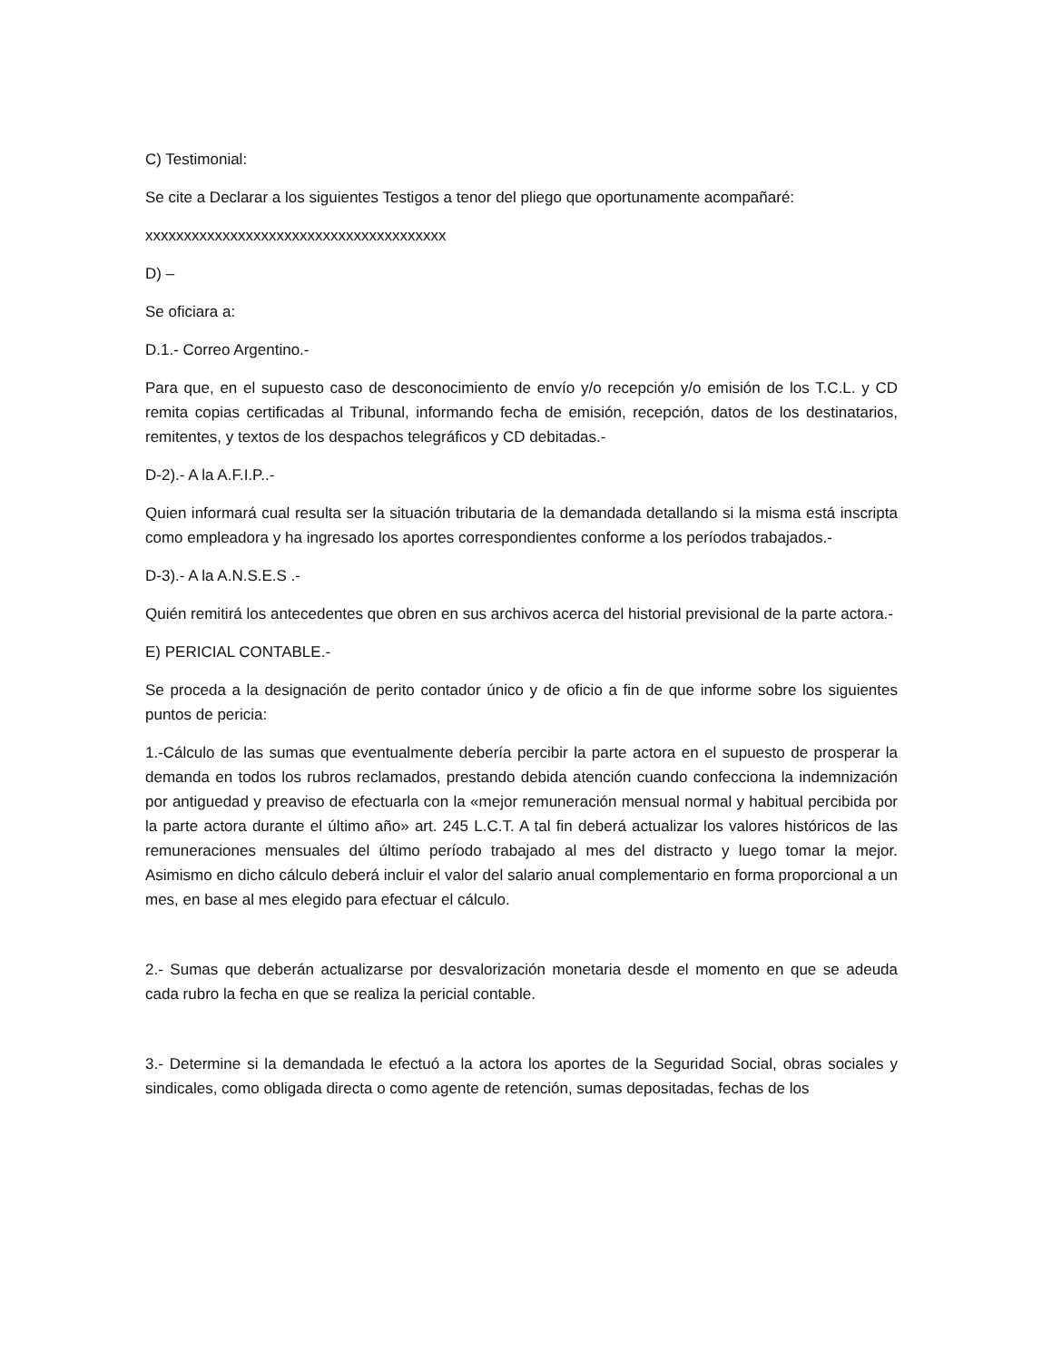C) Testimonial:
Se cite a Declarar a los siguientes Testigos a tenor del pliego que oportunamente acompañaré:
xxxxxxxxxxxxxxxxxxxxxxxxxxxxxxxxxxxxxxx
D) –
Se oficiara a:
D.1.- Correo Argentino.-
Para que, en el supuesto caso de desconocimiento de envío y/o recepción y/o emisión de los T.C.L. y CD remita copias certificadas al Tribunal, informando fecha de emisión, recepción, datos de los destinatarios, remitentes, y textos de los despachos telegráficos y CD debitadas.-
D-2).- A la A.F.I.P..-
Quien informará cual resulta ser la situación tributaria de la demandada detallando si la misma está inscripta como empleadora y ha ingresado los aportes correspondientes conforme a los períodos trabajados.-
D-3).- A la A.N.S.E.S .-
Quién remitirá los antecedentes que obren en sus archivos acerca del historial previsional de la parte actora.-
E) PERICIAL CONTABLE.-
Se proceda a la designación de perito contador único y de oficio a fin de que informe sobre los siguientes puntos de pericia:
1.-Cálculo de las sumas que eventualmente debería percibir la parte actora en el supuesto de prosperar la demanda en todos los rubros reclamados, prestando debida atención cuando confecciona la indemnización por antiguedad y preaviso de efectuarla con la «mejor remuneración mensual normal y habitual percibida por la parte actora durante el último año» art. 245 L.C.T. A tal fin deberá actualizar los valores históricos de las remuneraciones mensuales del último período trabajado al mes del distracto y luego tomar la mejor. Asimismo en dicho cálculo deberá incluir el valor del salario anual complementario en forma proporcional a un mes, en base al mes elegido para efectuar el cálculo.
2.- Sumas que deberán actualizarse por desvalorización monetaria desde el momento en que se adeuda cada rubro la fecha en que se realiza la pericial contable.
3.- Determine si la demandada le efectuó a la actora los aportes de la Seguridad Social, obras sociales y sindicales, como obligada directa o como agente de retención, sumas depositadas, fechas de los